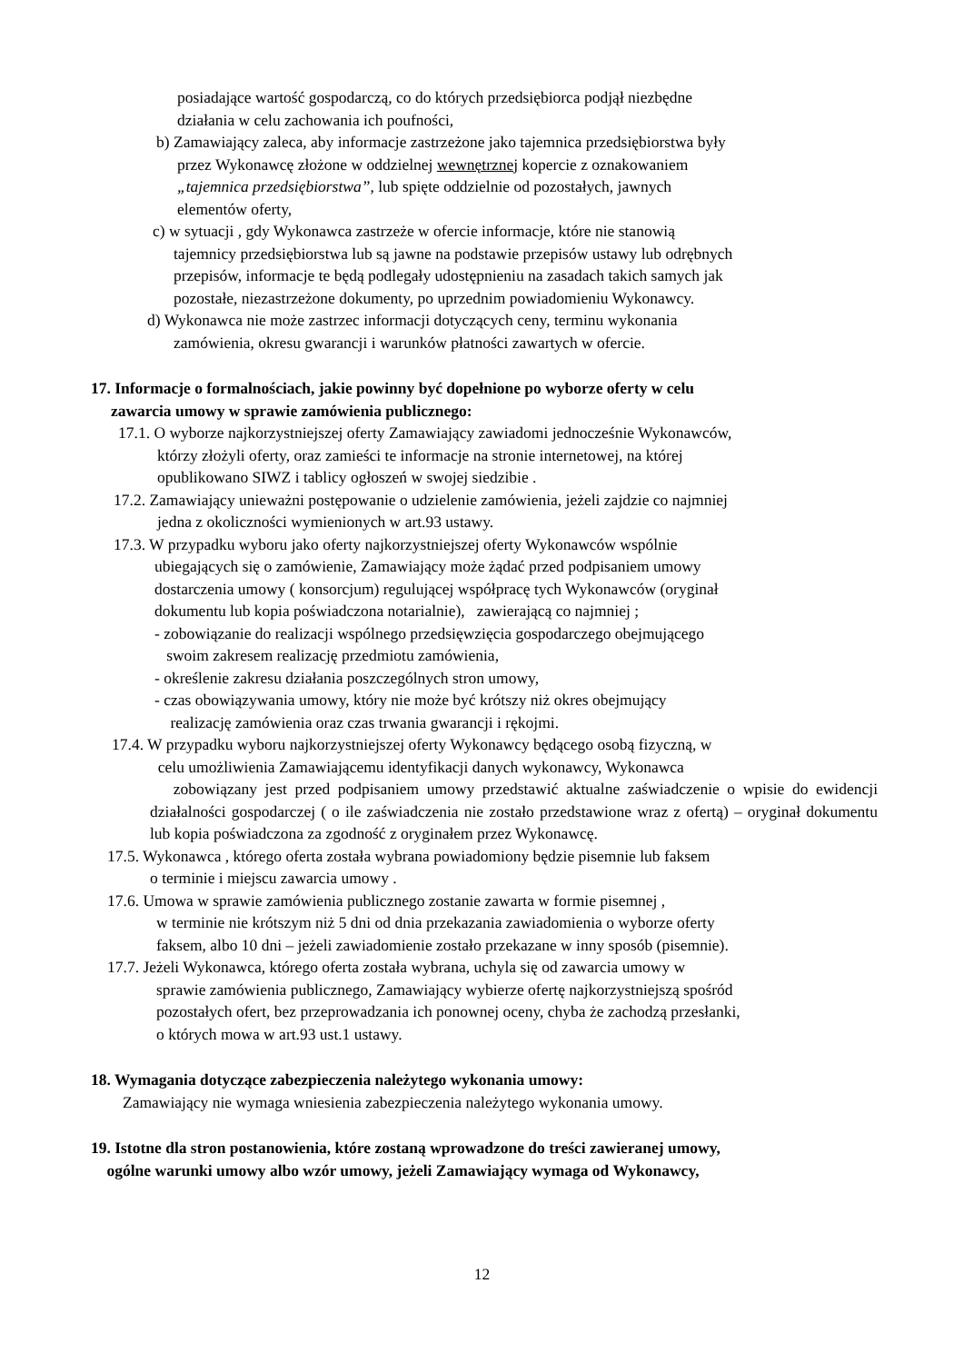posiadające wartość gospodarczą, co do których przedsiębiorca podjął niezbędne
działania w celu zachowania ich poufności,
b) Zamawiający zaleca, aby informacje zastrzeżone jako tajemnica przedsiębiorstwa były
przez Wykonawcę złożone w oddzielnej wewnętrznej kopercie z oznakowaniem
„tajemnica przedsiębiorstwa”, lub spięte oddzielnie od pozostałych, jawnych
elementów oferty,
c) w sytuacji , gdy Wykonawca zastrzeże w ofercie informacje, które nie stanowią
tajemnicy przedsiębiorstwa lub są jawne na podstawie przepisów ustawy lub odrębnych
przepisów, informacje te będą podlegały udostępnieniu na zasadach takich samych jak
pozostałe, niezastrzeżone dokumenty, po uprzednim powiadomieniu Wykonawcy.
d) Wykonawca nie może zastrzec informacji dotyczących ceny, terminu wykonania
zamówienia, okresu gwarancji i warunków płatności zawartych w ofercie.
17. Informacje o formalnościach, jakie powinny być dopełnione po wyborze oferty w celu
zawarcia umowy w sprawie zamówienia publicznego:
17.1. O wyborze najkorzystniejszej oferty Zamawiający zawiadomi jednocześnie Wykonawców,
którzy złożyli oferty, oraz zamieści te informacje na stronie internetowej, na której
opublikowano SIWZ i tablicy ogłoszeń w swojej siedzibie .
17.2. Zamawiający unieważni postępowanie o udzielenie zamówienia, jeżeli zajdzie co najmniej
jedna z okoliczności wymienionych w art.93 ustawy.
17.3. W przypadku wyboru jako oferty najkorzystniejszej oferty Wykonawców wspólnie
ubiegających się o zamówienie, Zamawiający może żądać przed podpisaniem umowy
dostarczenia umowy ( konsorcjum) regulującej współpracę tych Wykonawców (oryginał
dokumentu lub kopia poświadczona notarialnie), zawierającą co najmniej ;
- zobowiązanie do realizacji wspólnego przedsięwzięcia gospodarczego obejmującego
swoim zakresem realizację przedmiotu zamówienia,
- określenie zakresu działania poszczególnych stron umowy,
- czas obowiązywania umowy, który nie może być krótszy niż okres obejmujący
realizację zamówienia oraz czas trwania gwarancji i rękojmi.
17.4. W przypadku wyboru najkorzystniejszej oferty Wykonawcy będącego osobą fizyczną, w
celu umożliwienia Zamawiającemu identyfikacji danych wykonawcy, Wykonawca
zobowiązany jest przed podpisaniem umowy przedstawić aktualne zaświadczenie o wpisie do ewidencji działalności gospodarczej ( o ile zaświadczenia nie zostało przedstawione wraz z ofertą) – oryginał dokumentu lub kopia poświadczona za zgodność z oryginałem przez Wykonawcę.
17.5. Wykonawca , którego oferta została wybrana powiadomiony będzie pisemnie lub faksem
o terminie i miejscu zawarcia umowy .
17.6. Umowa w sprawie zamówienia publicznego zostanie zawarta w formie pisemnej ,
w terminie nie krótszym niż 5 dni od dnia przekazania zawiadomienia o wyborze oferty
faksem, albo 10 dni – jeżeli zawiadomienie zostało przekazane w inny sposób (pisemnie).
17.7. Jeżeli Wykonawca, którego oferta została wybrana, uchyla się od zawarcia umowy w
sprawie zamówienia publicznego, Zamawiający wybierze ofertę najkorzystniejszą spośród
pozostałych ofert, bez przeprowadzania ich ponownej oceny, chyba że zachodzą przesłanki,
o których mowa w art.93 ust.1 ustawy.
18. Wymagania dotyczące zabezpieczenia należytego wykonania umowy:
Zamawiający nie wymaga wniesienia zabezpieczenia należytego wykonania umowy.
19. Istotne dla stron postanowienia, które zostaną wprowadzone do treści zawieranej umowy,
ogólne warunki umowy albo wzór umowy, jeżeli Zamawiający wymaga od Wykonawcy,
12